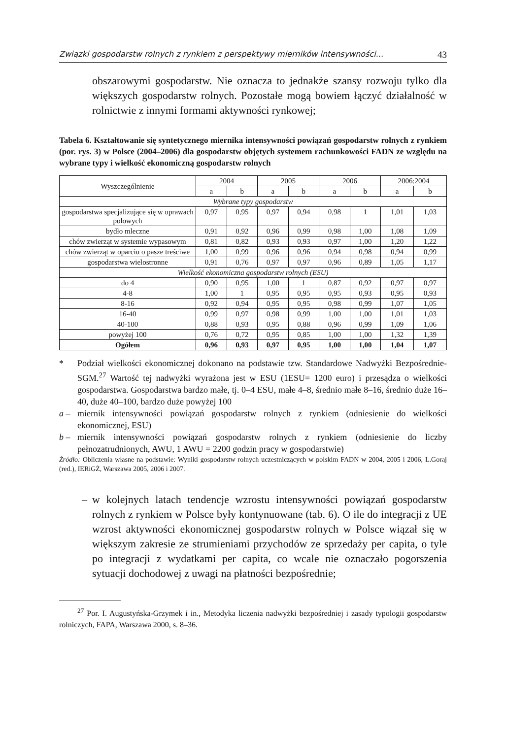Związki gospodarstw rolnych z rynkiem z perspektywy mierników intensywności... 43
obszarowymi gospodarstw. Nie oznacza to jednakże szansy rozwoju tylko dla większych gospodarstw rolnych. Pozostałe mogą bowiem łączyć działalność w rolnictwie z innymi formami aktywności rynkowej;
Tabela 6. Kształtowanie się syntetycznego miernika intensywności powiązań gospodarstw rolnych z rynkiem (por. rys. 3) w Polsce (2004–2006) dla gospodarstw objętych systemem rachunkowości FADN ze względu na wybrane typy i wielkość ekonomiczną gospodarstw rolnych
| Wyszczególnienie | 2004 | | 2005 | | 2006 | | 2006:2004 | |
| --- | --- | --- | --- | --- | --- | --- | --- | --- |
| | a | b | a | b | a | b | a | b |
| Wybrane typy gospodarstw | | | | | | | | |
| gospodarstwa specjalizujące się w uprawach polowych | 0,97 | 0,95 | 0,97 | 0,94 | 0,98 | 1 | 1,01 | 1,03 |
| bydło mleczne | 0,91 | 0,92 | 0,96 | 0,99 | 0,98 | 1,00 | 1,08 | 1,09 |
| chów zwierząt w systemie wypasowym | 0,81 | 0,82 | 0,93 | 0,93 | 0,97 | 1,00 | 1,20 | 1,22 |
| chów zwierząt w oparciu o pasze treściwe | 1,00 | 0,99 | 0,96 | 0,96 | 0,94 | 0,98 | 0,94 | 0,99 |
| gospodarstwa wielostronne | 0,91 | 0,76 | 0,97 | 0,97 | 0,96 | 0,89 | 1,05 | 1,17 |
| Wielkość ekonomiczna gospodarstw rolnych (ESU) | | | | | | | | |
| do 4 | 0,90 | 0,95 | 1,00 | 1 | 0,87 | 0,92 | 0,97 | 0,97 |
| 4-8 | 1,00 | 1 | 0,95 | 0,95 | 0,95 | 0,93 | 0,95 | 0,93 |
| 8-16 | 0,92 | 0,94 | 0,95 | 0,95 | 0,98 | 0,99 | 1,07 | 1,05 |
| 16-40 | 0,99 | 0,97 | 0,98 | 0,99 | 1,00 | 1,00 | 1,01 | 1,03 |
| 40-100 | 0,88 | 0,93 | 0,95 | 0,88 | 0,96 | 0,99 | 1,09 | 1,06 |
| powyżej 100 | 0,76 | 0,72 | 0,95 | 0,85 | 1,00 | 1,00 | 1,32 | 1,39 |
| Ogółem | 0,96 | 0,93 | 0,97 | 0,95 | 1,00 | 1,00 | 1,04 | 1,07 |
* Podział wielkości ekonomicznej dokonano na podstawie tzw. Standardowe Nadwyżki Bezpośrednie- SGM.<sup>27</sup> Wartość tej nadwyżki wyrażona jest w ESU (1ESU= 1200 euro) i przesądza o wielkości gospodarstwa. Gospodarstwa bardzo małe, tj. 0–4 ESU, małe 4–8, średnio małe 8–16, średnio duże 16–40, duże 40–100, bardzo duże powyżej 100
a – miernik intensywności powiązań gospodarstw rolnych z rynkiem (odniesienie do wielkości ekonomicznej, ESU)
b – miernik intensywności powiązań gospodarstw rolnych z rynkiem (odniesienie do liczby pełnozatrudnionych, AWU, 1 AWU = 2200 godzin pracy w gospodarstwie)
Źródło: Obliczenia własne na podstawie: Wyniki gospodarstw rolnych uczestniczących w polskim FADN w 2004, 2005 i 2006, L.Goraj (red.), IERiGŻ, Warszawa 2005, 2006 i 2007.
– w kolejnych latach tendencje wzrostu intensywności powiązań gospodarstw rolnych z rynkiem w Polsce były kontynuowane (tab. 6). O ile do integracji z UE wzrost aktywności ekonomicznej gospodarstw rolnych w Polsce wiązał się w większym zakresie ze strumieniami przychodów ze sprzedaży per capita, o tyle po integracji z wydatkami per capita, co wcale nie oznaczało pogorszenia sytuacji dochodowej z uwagi na płatności bezpośrednie;
<sup>27</sup> Por. I. Augustyńska-Grzymek i in., Metodyka liczenia nadwyżki bezpośredniej i zasady typologii gospodarstw rolniczych, FAPA, Warszawa 2000, s. 8–36.